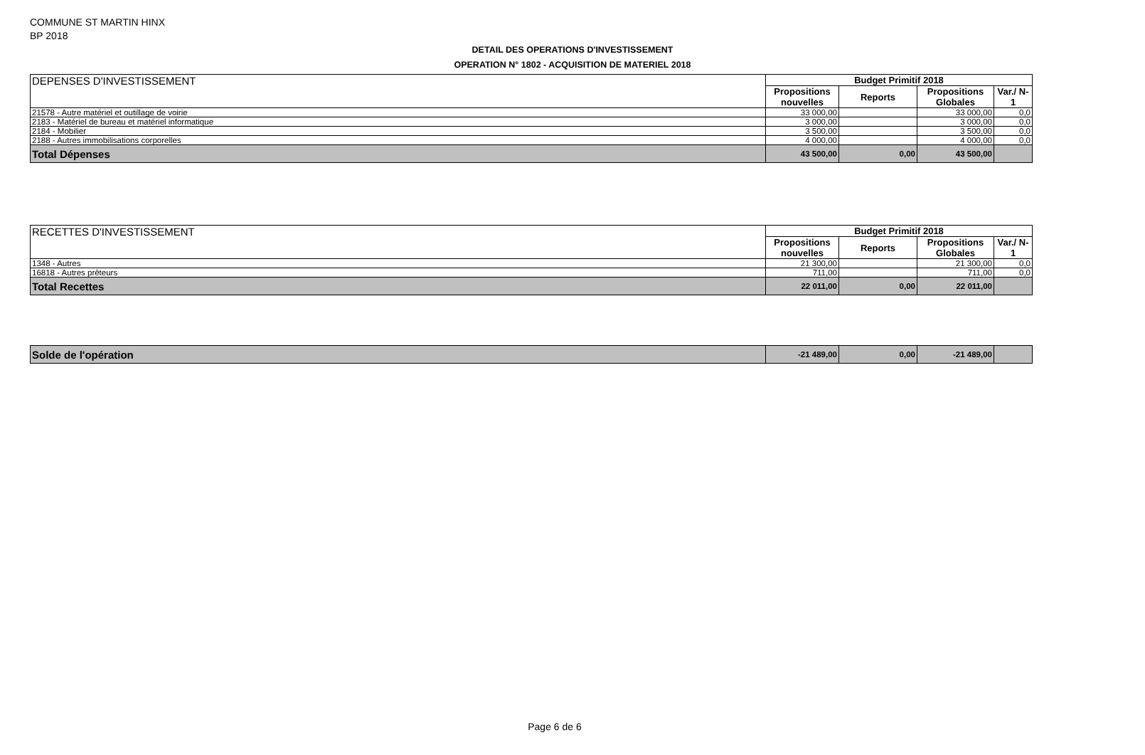COMMUNE ST MARTIN HINX
BP 2018
DETAIL DES OPERATIONS D'INVESTISSEMENT
OPERATION N° 1802 - ACQUISITION DE MATERIEL 2018
| DEPENSES D'INVESTISSEMENT | Budget Primitif 2018 | | | |
| | Propositions nouvelles | Reports | Propositions Globales | Var./ N-1 |
| 21578 - Autre matériel et outillage de voirie | 33 000,00 | | 33 000,00 | 0,0 |
| 2183 - Matériel de bureau et matériel informatique | 3 000,00 | | 3 000,00 | 0,0 |
| 2184 - Mobilier | 3 500,00 | | 3 500,00 | 0,0 |
| 2188 - Autres immobilisations corporelles | 4 000,00 | | 4 000,00 | 0,0 |
| Total Dépenses | 43 500,00 | 0,00 | 43 500,00 | |
| RECETTES D'INVESTISSEMENT | Budget Primitif 2018 | | | |
| | Propositions nouvelles | Reports | Propositions Globales | Var./ N-1 |
| 1348 - Autres | 21 300,00 | | 21 300,00 | 0,0 |
| 16818 - Autres prêteurs | 711,00 | | 711,00 | 0,0 |
| Total Recettes | 22 011,00 | 0,00 | 22 011,00 | |
| Solde de l'opération | -21 489,00 | 0,00 | -21 489,00 | |
Page 6 de 6